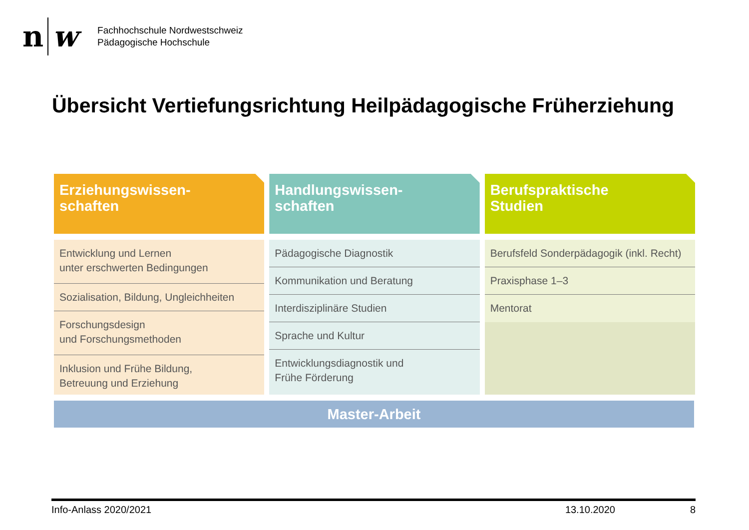n w
Fachhochschule Nordwestschweiz
Pädagogische Hochschule
Übersicht Vertiefungsrichtung Heilpädagogische Früherziehung
Erziehungswissen-
schaften
Entwicklung und Lernen
unter erschwerten Bedingungen
Sozialisation, Bildung, Ungleichheiten
Forschungsdesign
und Forschungsmethoden
Inklusion und Frühe Bildung,
Betreuung und Erziehung
Handlungswissen-
schaften
Pädagogische Diagnostik
Kommunikation und Beratung
Interdisziplinäre Studien
Sprache und Kultur
Entwicklungsdiagnostik und
Frühe Förderung
Berufspraktische
Studien
Berufsfeld Sonderpädagogik (inkl. Recht)
Praxisphase 1–3
Mentorat
Master-Arbeit
Info-Anlass 2020/2021 13.10.2020 8